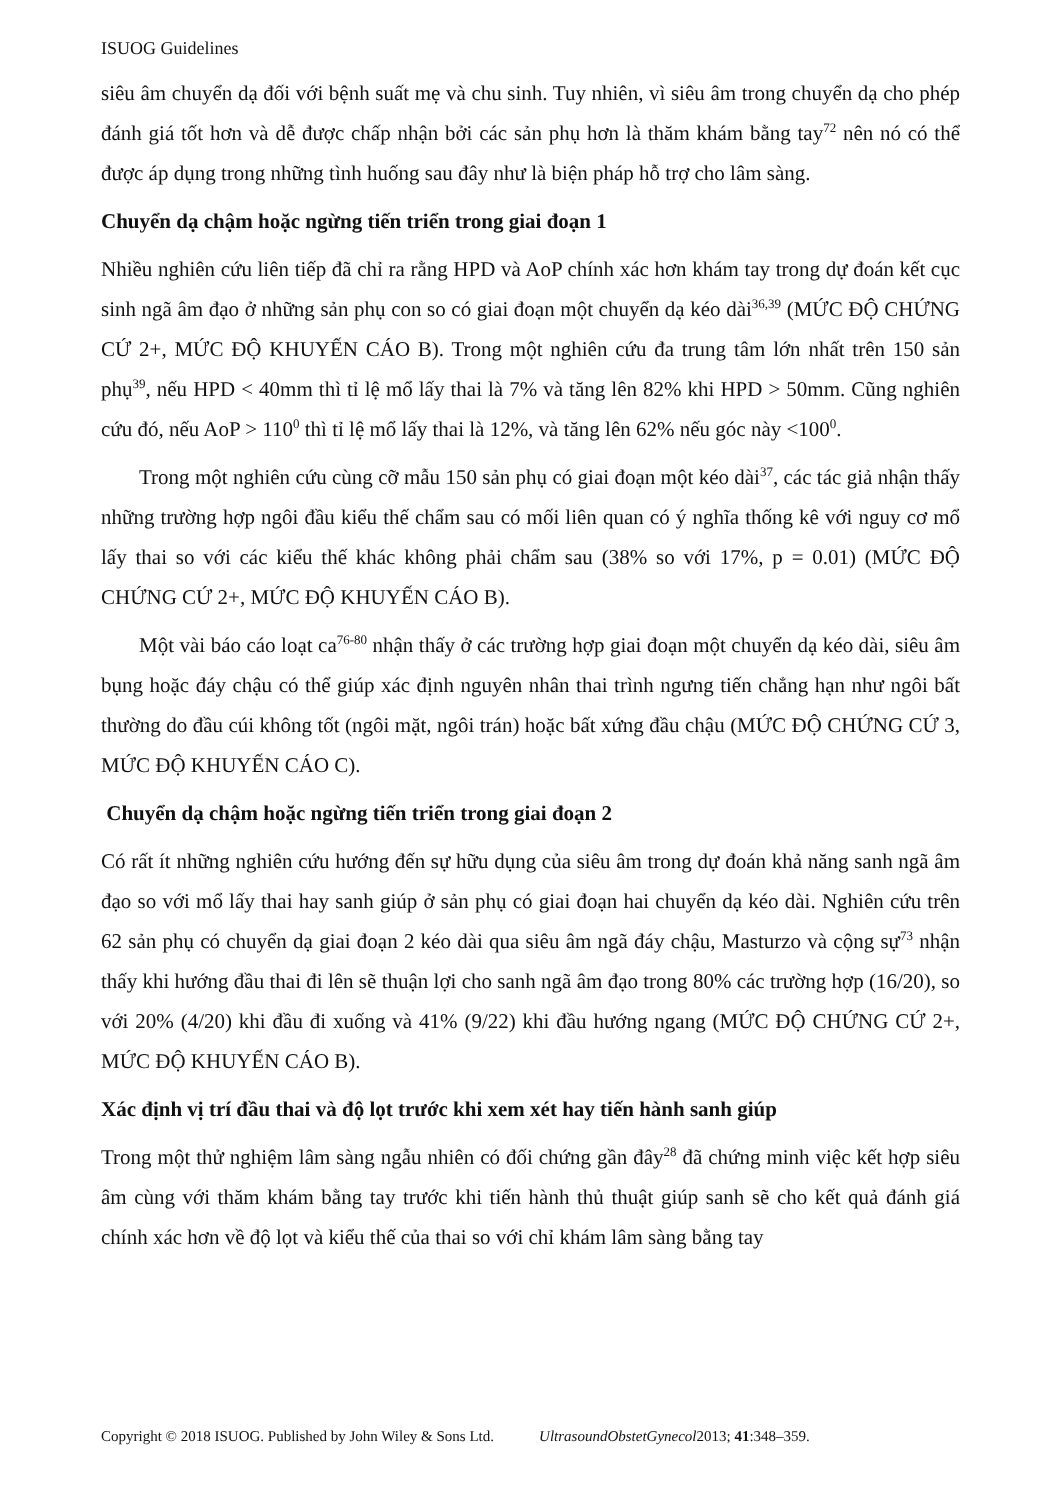ISUOG Guidelines
siêu âm chuyển dạ đối với bệnh suất mẹ và chu sinh. Tuy nhiên, vì siêu âm trong chuyển dạ cho phép đánh giá tốt hơn và dễ được chấp nhận bởi các sản phụ hơn là thăm khám bằng tay<sup>72</sup> nên nó có thể được áp dụng trong những tình huống sau đây như là biện pháp hỗ trợ cho lâm sàng.
Chuyển dạ chậm hoặc ngừng tiến triển trong giai đoạn 1
Nhiều nghiên cứu liên tiếp đã chỉ ra rằng HPD và AoP chính xác hơn khám tay trong dự đoán kết cục sinh ngã âm đạo ở những sản phụ con so có giai đoạn một chuyển dạ kéo dài<sup>36,39</sup> (MỨC ĐỘ CHỨNG CỨ 2+, MỨC ĐỘ KHUYẾN CÁO B). Trong một nghiên cứu đa trung tâm lớn nhất trên 150 sản phụ<sup>39</sup>, nếu HPD < 40mm thì tỉ lệ mổ lấy thai là 7% và tăng lên 82% khi HPD > 50mm. Cũng nghiên cứu đó, nếu AoP > 110<sup>0</sup> thì tỉ lệ mổ lấy thai là 12%, và tăng lên 62% nếu góc này <100<sup>0</sup>.
Trong một nghiên cứu cùng cỡ mẫu 150 sản phụ có giai đoạn một kéo dài<sup>37</sup>, các tác giả nhận thấy những trường hợp ngôi đầu kiểu thế chẩm sau có mối liên quan có ý nghĩa thống kê với nguy cơ mổ lấy thai so với các kiểu thế khác không phải chẩm sau (38% so với 17%, p = 0.01) (MỨC ĐỘ CHỨNG CỨ 2+, MỨC ĐỘ KHUYẾN CÁO B).
Một vài báo cáo loạt ca<sup>76-80</sup> nhận thấy ở các trường hợp giai đoạn một chuyển dạ kéo dài, siêu âm bụng hoặc đáy chậu có thể giúp xác định nguyên nhân thai trình ngưng tiến chẳng hạn như ngôi bất thường do đầu cúi không tốt (ngôi mặt, ngôi trán) hoặc bất xứng đầu chậu (MỨC ĐỘ CHỨNG CỨ 3, MỨC ĐỘ KHUYẾN CÁO C).
Chuyển dạ chậm hoặc ngừng tiến triển trong giai đoạn 2
Có rất ít những nghiên cứu hướng đến sự hữu dụng của siêu âm trong dự đoán khả năng sanh ngã âm đạo so với mổ lấy thai hay sanh giúp ở sản phụ có giai đoạn hai chuyển dạ kéo dài. Nghiên cứu trên 62 sản phụ có chuyển dạ giai đoạn 2 kéo dài qua siêu âm ngã đáy chậu, Masturzo và cộng sự<sup>73</sup> nhận thấy khi hướng đầu thai đi lên sẽ thuận lợi cho sanh ngã âm đạo trong 80% các trường hợp (16/20), so với 20% (4/20) khi đầu đi xuống và 41% (9/22) khi đầu hướng ngang (MỨC ĐỘ CHỨNG CỨ 2+, MỨC ĐỘ KHUYẾN CÁO B).
Xác định vị trí đầu thai và độ lọt trước khi xem xét hay tiến hành sanh giúp
Trong một thử nghiệm lâm sàng ngẫu nhiên có đối chứng gần đây<sup>28</sup> đã chứng minh việc kết hợp siêu âm cùng với thăm khám bằng tay trước khi tiến hành thủ thuật giúp sanh sẽ cho kết quả đánh giá chính xác hơn về độ lọt và kiểu thế của thai so với chỉ khám lâm sàng bằng tay
Copyright © 2018 ISUOG. Published by John Wiley & Sons Ltd. UltrasoundObstetGynecol2013; 41:348–359.